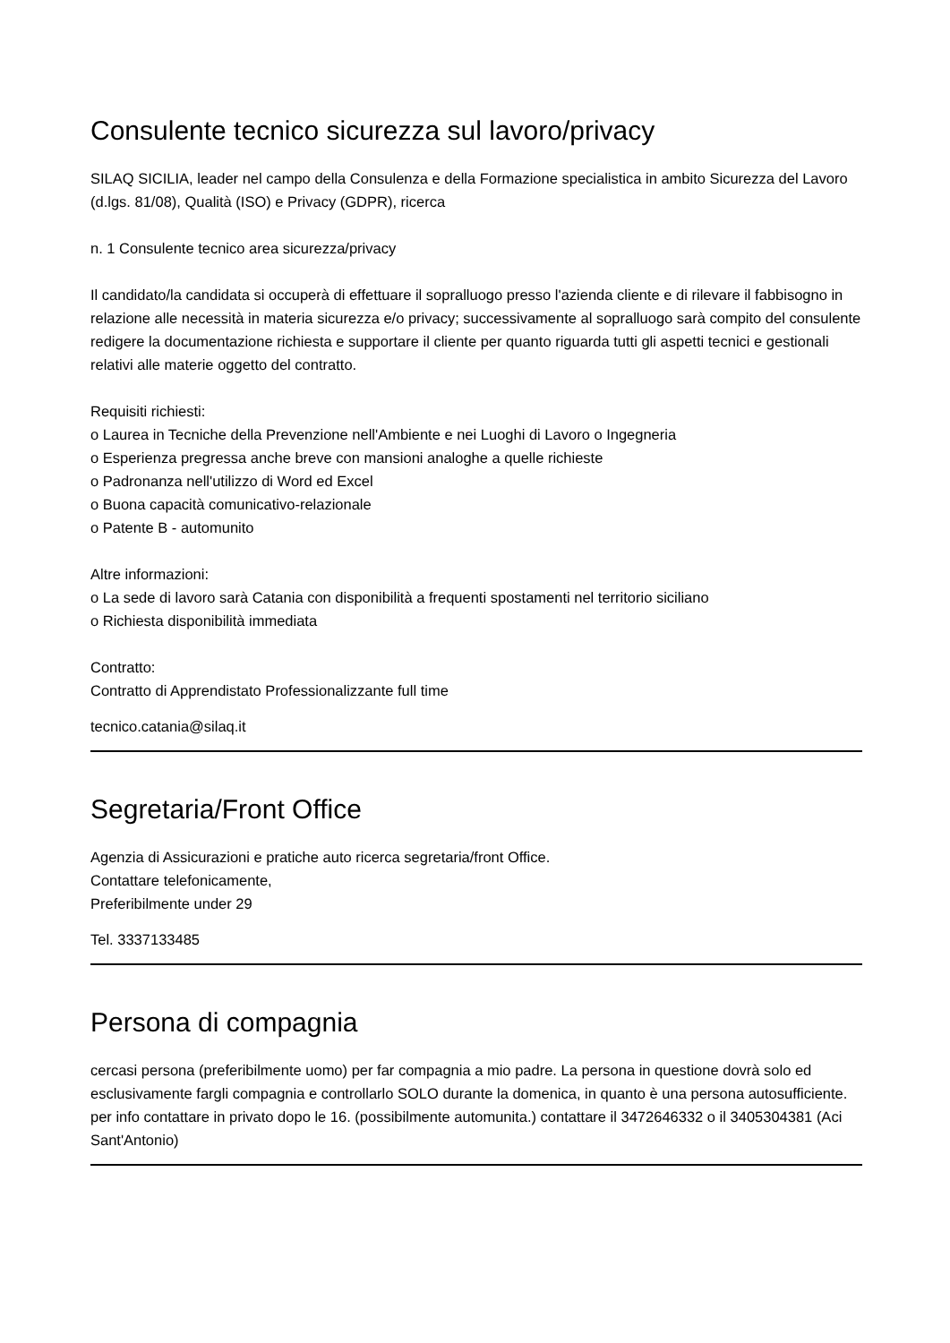Consulente tecnico sicurezza sul lavoro/privacy
SILAQ SICILIA, leader nel campo della Consulenza e della Formazione specialistica in ambito Sicurezza del Lavoro (d.lgs. 81/08), Qualità (ISO) e Privacy (GDPR), ricerca
n. 1 Consulente tecnico area sicurezza/privacy
Il candidato/la candidata si occuperà di effettuare il sopralluogo presso l'azienda cliente e di rilevare il fabbisogno in relazione alle necessità in materia sicurezza e/o privacy; successivamente al sopralluogo sarà compito del consulente redigere la documentazione richiesta e supportare il cliente per quanto riguarda tutti gli aspetti tecnici e gestionali relativi alle materie oggetto del contratto.
Requisiti richiesti:
o Laurea in Tecniche della Prevenzione nell'Ambiente e nei Luoghi di Lavoro o Ingegneria
o Esperienza pregressa anche breve con mansioni analoghe a quelle richieste
o Padronanza nell'utilizzo di Word ed Excel
o Buona capacità comunicativo-relazionale
o Patente B - automunito
Altre informazioni:
o La sede di lavoro sarà Catania con disponibilità a frequenti spostamenti nel territorio siciliano
o Richiesta disponibilità immediata
Contratto:
Contratto di Apprendistato Professionalizzante full time
tecnico.catania@silaq.it
Segretaria/Front Office
Agenzia di Assicurazioni e pratiche auto ricerca segretaria/front Office.
Contattare telefonicamente,
Preferibilmente under 29
Tel. 3337133485
Persona di compagnia
cercasi persona (preferibilmente uomo) per far compagnia a mio padre. La persona in questione dovrà solo ed esclusivamente fargli compagnia e controllarlo SOLO durante la domenica, in quanto è una persona autosufficiente. per info contattare in privato dopo le 16. (possibilmente automunita.) contattare il 3472646332 o il 3405304381 (Aci Sant'Antonio)